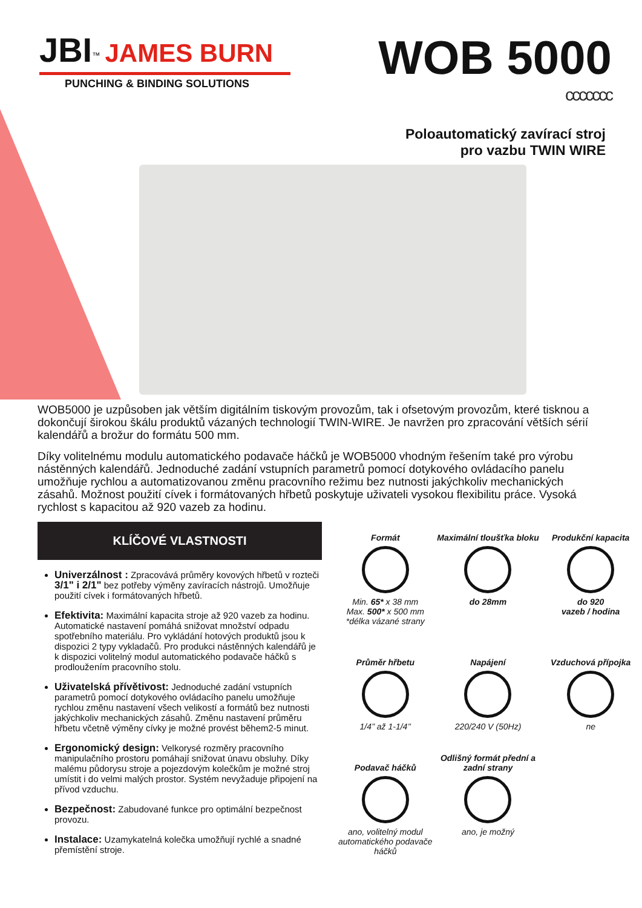JBI<sup>™</sup> JAMES BURN
PUNCHING & BINDING SOLUTIONS
WOB 5000
ccccccc
Poloautomatický zavírací stroj
pro vazbu TWIN WIRE
WOB5000 je uzpůsoben jak větším digitálním tiskovým provozům, tak i ofsetovým provozům, které tisknou a dokončují širokou škálu produktů vázaných technologií TWIN-WIRE. Je navržen pro zpracování větších sérií kalendářů a brožur do formátu 500 mm.
Díky volitelnému modulu automatického podavače háčků je WOB5000 vhodným řešením také pro výrobu nástěnných kalendářů. Jednoduché zadání vstupních parametrů pomocí dotykového ovládacího panelu umožňuje rychlou a automatizovanou změnu pracovního režimu bez nutnosti jakýchkoliv mechanických zásahů. Možnost použití cívek i formátovaných hřbetů poskytuje uživateli vysokou flexibilitu práce. Vysoká rychlost s kapacitou až 920 vazeb za hodinu.
KLÍČOVÉ VLASTNOSTI
Univerzálnost : Zpracovává průměry kovových hřbetů v rozteči 3/1" i 2/1" bez potřeby výměny zavíracích nástrojů. Umožňuje použití cívek i formátovaných hřbetů.
Efektivita: Maximální kapacita stroje až 920 vazeb za hodinu. Automatické nastavení pomáhá snižovat množství odpadu spotřebního materiálu. Pro vykládání hotových produktů jsou k dispozici 2 typy vykladačů. Pro produkci nástěnných kalendářů je k dispozici volitelný modul automatického podavače háčků s prodloužením pracovního stolu.
Uživatelská přívětivost: Jednoduché zadání vstupních parametrů pomocí dotykového ovládacího panelu umožňuje rychlou změnu nastavení všech velikostí a formátů bez nutnosti jakýchkoliv mechanických zásahů. Změnu nastavení průměru hřbetu včetně výměny cívky je možné provést během2-5 minut.
Ergonomický design: Velkorysé rozměry pracovního manipulačního prostoru pomáhají snižovat únavu obsluhy. Díky malému půdorysu stroje a pojezdovým kolečkům je možné stroj umístit i do velmi malých prostor. Systém nevyžaduje připojení na přívod vzduchu.
Bezpečnost: Zabudované funkce pro optimální bezpečnost provozu.
Instalace: Uzamykatelná kolečka umožňují rychlé a snadné přemístění stroje.
Formát
Min. 65* x 38 mm
Max. 500* x 500 mm
*délka vázané strany
Maximální tloušťka bloku
do 28mm
Produkční kapacita
do 920
vazeb / hodina
Průměr hřbetu
1/4’’ až 1-1/4’’
Napájení
220/240 V (50Hz)
Vzduchová přípojka
ne
Podavač háčků
ano, volitelný modul automatického podavače háčků
Odlišný formát přední a zadní strany
ano, je možný